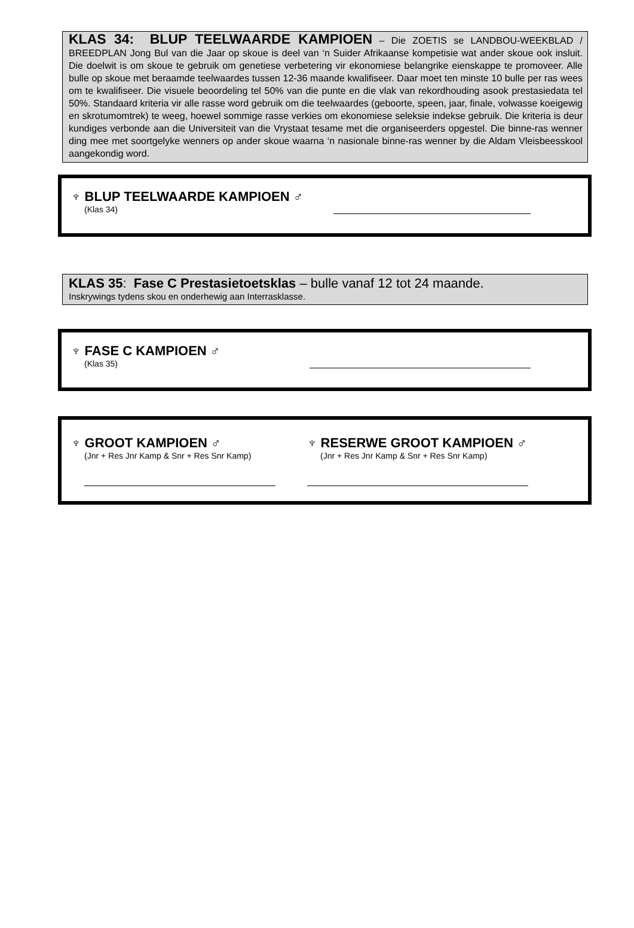KLAS 34: BLUP TEELWAARDE KAMPIOEN – Die ZOETIS se LANDBOU-WEEKBLAD / BREEDPLAN Jong Bul van die Jaar op skoue is deel van ‘n Suider Afrikaanse kompetisie wat ander skoue ook insluit. Die doelwit is om skoue te gebruik om genetiese verbetering vir ekonomiese belangrike eienskappe te promoveer. Alle bulle op skoue met beraamde teelwaardes tussen 12-36 maande kwalifiseer. Daar moet ten minste 10 bulle per ras wees om te kwalifiseer. Die visuele beoordeling tel 50% van die punte en die vlak van rekordhouding asook prestasiedata tel 50%. Standaard kriteria vir alle rasse word gebruik om die teelwaardes (geboorte, speen, jaar, finale, volwasse koeigewig en skrotumomtrek) te weeg, hoewel sommige rasse verkies om ekonomiese seleksie indekse gebruik. Die kriteria is deur kundiges verbonde aan die Universiteit van die Vrystaat tesame met die organiseerders opgestel. Die binne-ras wenner ding mee met soortgelyke wenners op ander skoue waarna ‘n nasionale binne-ras wenner by die Aldam Vleisbeesskool aangekondig word.
♆ BLUP TEELWAARDE KAMPIOEN ♂
(Klas 34)
KLAS 35: Fase C Prestasietoetsklas – bulle vanaf 12 tot 24 maande.
Inskrywings tydens skou en onderhewig aan Interrasklasse.
♆ FASE C KAMPIOEN ♂
(Klas 35)
♆ GROOT KAMPIOEN ♂
(Jnr + Res Jnr Kamp & Snr + Res Snr Kamp)
♆ RESERWE GROOT KAMPIOEN ♂
(Jnr + Res Jnr Kamp & Snr + Res Snr Kamp)